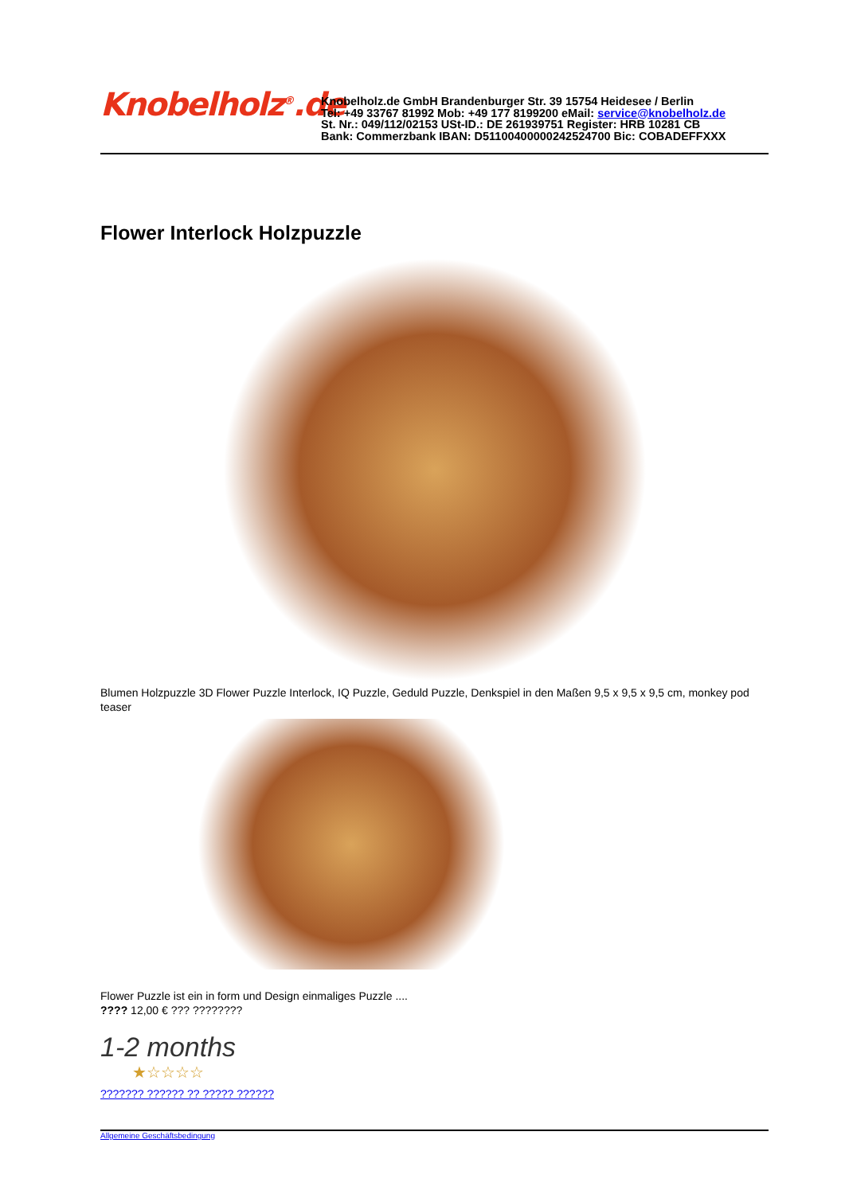Knobelholz<sup>®</sup>.de
Knobelholz.de GmbH Brandenburger Str. 39 15754 Heidesee / Berlin
Tel: +49 33767 81992 Mob: +49 177 8199200 eMail: service@knobelholz.de
St. Nr.: 049/112/02153 USt-ID.: DE 261939751 Register: HRB 10281 CB
Bank: Commerzbank IBAN: D51100400000242524700 Bic: COBADEFFXXX
Flower Interlock Holzpuzzle
Blumen Holzpuzzle 3D Flower Puzzle Interlock, IQ Puzzle, Geduld Puzzle, Denkspiel in den Maßen 9,5 x 9,5 x 9,5 cm, monkey pod teaser
Flower Puzzle ist ein in form und Design einmaliges Puzzle ....
???? 12,00 € ??? ????????
1-2 months
★☆☆☆☆
??????? ?????? ?? ????? ??????
Allgemeine Geschäftsbedingung